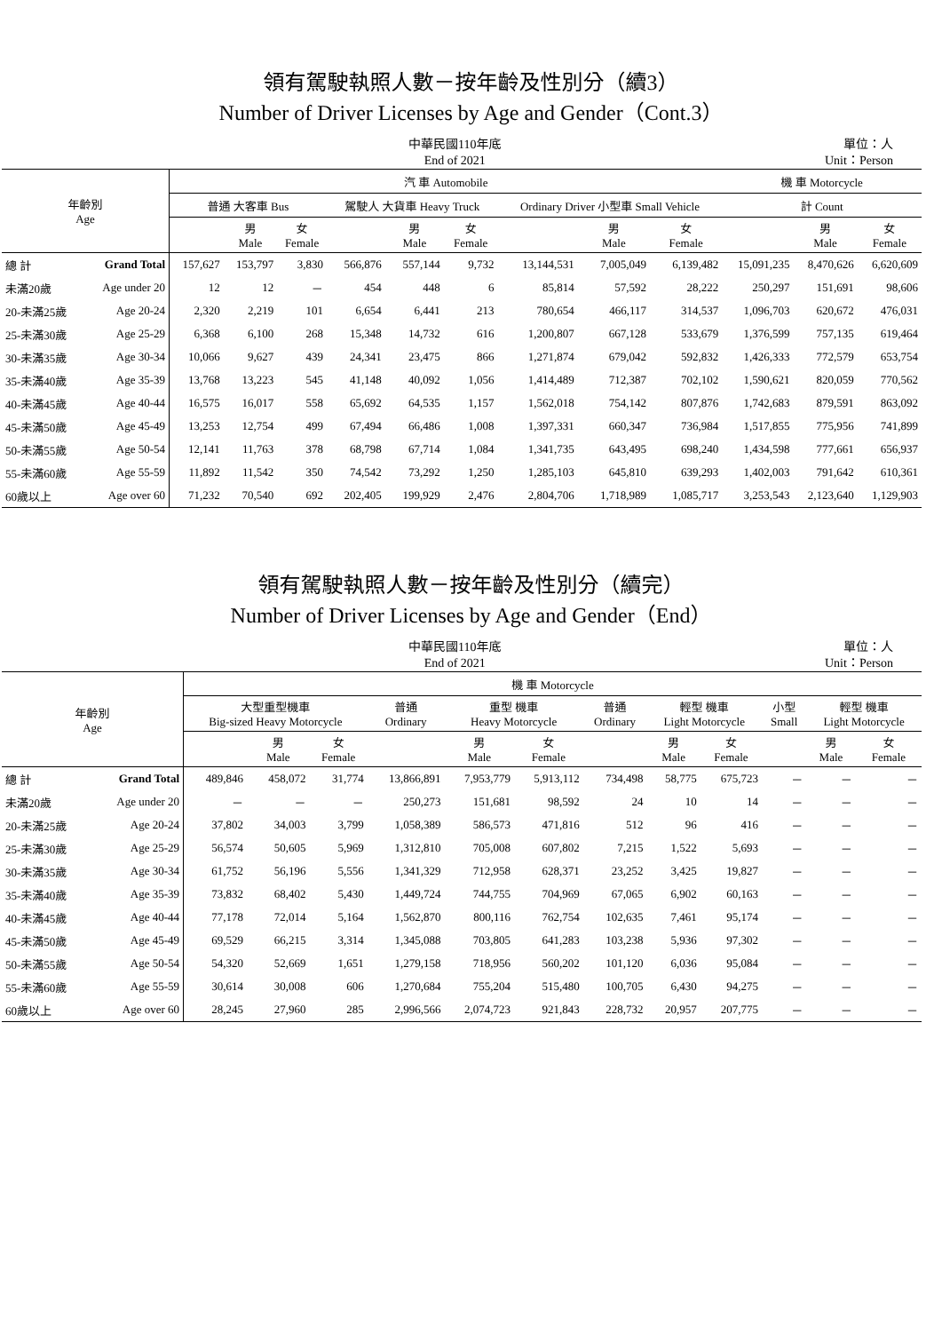領有駕駛執照人數－按年齡及性別分（續3）
Number of Driver Licenses by Age and Gender（Cont.3）
中華民國110年底
End of 2021
單位：人
Unit：Person
| 年齡別 Age | | 汽 車 Automobile | | | | | | | | | 機 車 Motorcycle | | |
| --- | --- | --- | --- | --- | --- | --- | --- | --- | --- | --- | --- | --- | --- |
| | | 普通 大客車 Bus | | | 駕駛人 大貨車 Heavy Truck | | | Ordinary Driver 小型車 Small Vehicle | | | 計 Count | | |
| | | | 男 Male | 女 Female | | 男 Male | 女 Female | | 男 Male | 女 Female | | 男 Male | 女 Female |
| 總 計 | Grand Total | 157,627 | 153,797 | 3,830 | 566,876 | 557,144 | 9,732 | 13,144,531 | 7,005,049 | 6,139,482 | 15,091,235 | 8,470,626 | 6,620,609 |
| 未滿20歲 | Age under 20 | 12 | 12 | － | 454 | 448 | 6 | 85,814 | 57,592 | 28,222 | 250,297 | 151,691 | 98,606 |
| 20-未滿25歲 | Age 20-24 | 2,320 | 2,219 | 101 | 6,654 | 6,441 | 213 | 780,654 | 466,117 | 314,537 | 1,096,703 | 620,672 | 476,031 |
| 25-未滿30歲 | Age 25-29 | 6,368 | 6,100 | 268 | 15,348 | 14,732 | 616 | 1,200,807 | 667,128 | 533,679 | 1,376,599 | 757,135 | 619,464 |
| 30-未滿35歲 | Age 30-34 | 10,066 | 9,627 | 439 | 24,341 | 23,475 | 866 | 1,271,874 | 679,042 | 592,832 | 1,426,333 | 772,579 | 653,754 |
| 35-未滿40歲 | Age 35-39 | 13,768 | 13,223 | 545 | 41,148 | 40,092 | 1,056 | 1,414,489 | 712,387 | 702,102 | 1,590,621 | 820,059 | 770,562 |
| 40-未滿45歲 | Age 40-44 | 16,575 | 16,017 | 558 | 65,692 | 64,535 | 1,157 | 1,562,018 | 754,142 | 807,876 | 1,742,683 | 879,591 | 863,092 |
| 45-未滿50歲 | Age 45-49 | 13,253 | 12,754 | 499 | 67,494 | 66,486 | 1,008 | 1,397,331 | 660,347 | 736,984 | 1,517,855 | 775,956 | 741,899 |
| 50-未滿55歲 | Age 50-54 | 12,141 | 11,763 | 378 | 68,798 | 67,714 | 1,084 | 1,341,735 | 643,495 | 698,240 | 1,434,598 | 777,661 | 656,937 |
| 55-未滿60歲 | Age 55-59 | 11,892 | 11,542 | 350 | 74,542 | 73,292 | 1,250 | 1,285,103 | 645,810 | 639,293 | 1,402,003 | 791,642 | 610,361 |
| 60歲以上 | Age over 60 | 71,232 | 70,540 | 692 | 202,405 | 199,929 | 2,476 | 2,804,706 | 1,718,989 | 1,085,717 | 3,253,543 | 2,123,640 | 1,129,903 |
領有駕駛執照人數－按年齡及性別分（續完）
Number of Driver Licenses by Age and Gender（End）
中華民國110年底
End of 2021
單位：人
Unit：Person
| 年齡別 Age | | 機 車 Motorcycle | | | | | | | | | | | |
| --- | --- | --- | --- | --- | --- | --- | --- | --- | --- | --- | --- | --- | --- |
| | | 大型重型機車 Big-sized Heavy Motorcycle | | | 普通 Ordinary | 重型 機車 Heavy Motorcycle | | 普通 Ordinary | 輕型 機車 Light Motorcycle | | 小型 Small | 輕型 機車 Light Motorcycle | |
| | | | 男 Male | 女 Female | | 男 Male | 女 Female | | 男 Male | 女 Female | | 男 Male | 女 Female |
| 總 計 | Grand Total | 489,846 | 458,072 | 31,774 | 13,866,891 | 7,953,779 | 5,913,112 | 734,498 | 58,775 | 675,723 | － | － | － |
| 未滿20歲 | Age under 20 | － | － | － | 250,273 | 151,681 | 98,592 | 24 | 10 | 14 | － | － | － |
| 20-未滿25歲 | Age 20-24 | 37,802 | 34,003 | 3,799 | 1,058,389 | 586,573 | 471,816 | 512 | 96 | 416 | － | － | － |
| 25-未滿30歲 | Age 25-29 | 56,574 | 50,605 | 5,969 | 1,312,810 | 705,008 | 607,802 | 7,215 | 1,522 | 5,693 | － | － | － |
| 30-未滿35歲 | Age 30-34 | 61,752 | 56,196 | 5,556 | 1,341,329 | 712,958 | 628,371 | 23,252 | 3,425 | 19,827 | － | － | － |
| 35-未滿40歲 | Age 35-39 | 73,832 | 68,402 | 5,430 | 1,449,724 | 744,755 | 704,969 | 67,065 | 6,902 | 60,163 | － | － | － |
| 40-未滿45歲 | Age 40-44 | 77,178 | 72,014 | 5,164 | 1,562,870 | 800,116 | 762,754 | 102,635 | 7,461 | 95,174 | － | － | － |
| 45-未滿50歲 | Age 45-49 | 69,529 | 66,215 | 3,314 | 1,345,088 | 703,805 | 641,283 | 103,238 | 5,936 | 97,302 | － | － | － |
| 50-未滿55歲 | Age 50-54 | 54,320 | 52,669 | 1,651 | 1,279,158 | 718,956 | 560,202 | 101,120 | 6,036 | 95,084 | － | － | － |
| 55-未滿60歲 | Age 55-59 | 30,614 | 30,008 | 606 | 1,270,684 | 755,204 | 515,480 | 100,705 | 6,430 | 94,275 | － | － | － |
| 60歲以上 | Age over 60 | 28,245 | 27,960 | 285 | 2,996,566 | 2,074,723 | 921,843 | 228,732 | 20,957 | 207,775 | － | － | － |